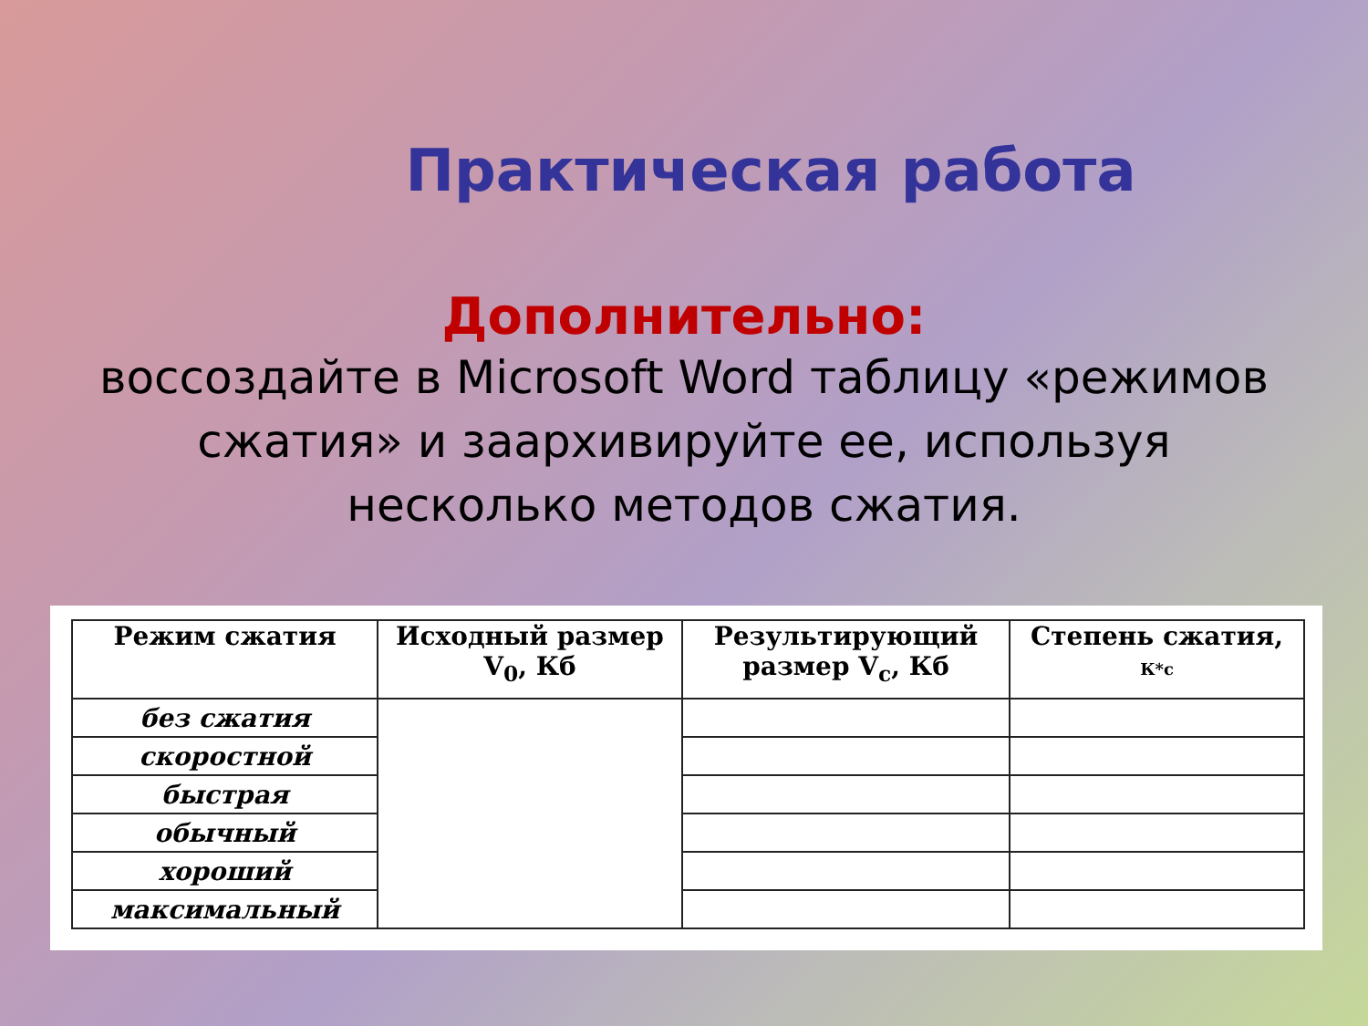Практическая работа
Дополнительно:
воссоздайте в Microsoft Word таблицу «режимов сжатия» и заархивируйте ее, используя несколько методов сжатия.
| Режим сжатия | Исходный размер V<sub>0</sub>, Кб | Результирующий размер V<sub>c</sub>, Кб | Степень сжатия, К*с |
| --- | --- | --- | --- |
| без сжатия | | | |
| скоростной | | | |
| быстрая | | | |
| обычный | | | |
| хороший | | | |
| максимальный | | | |